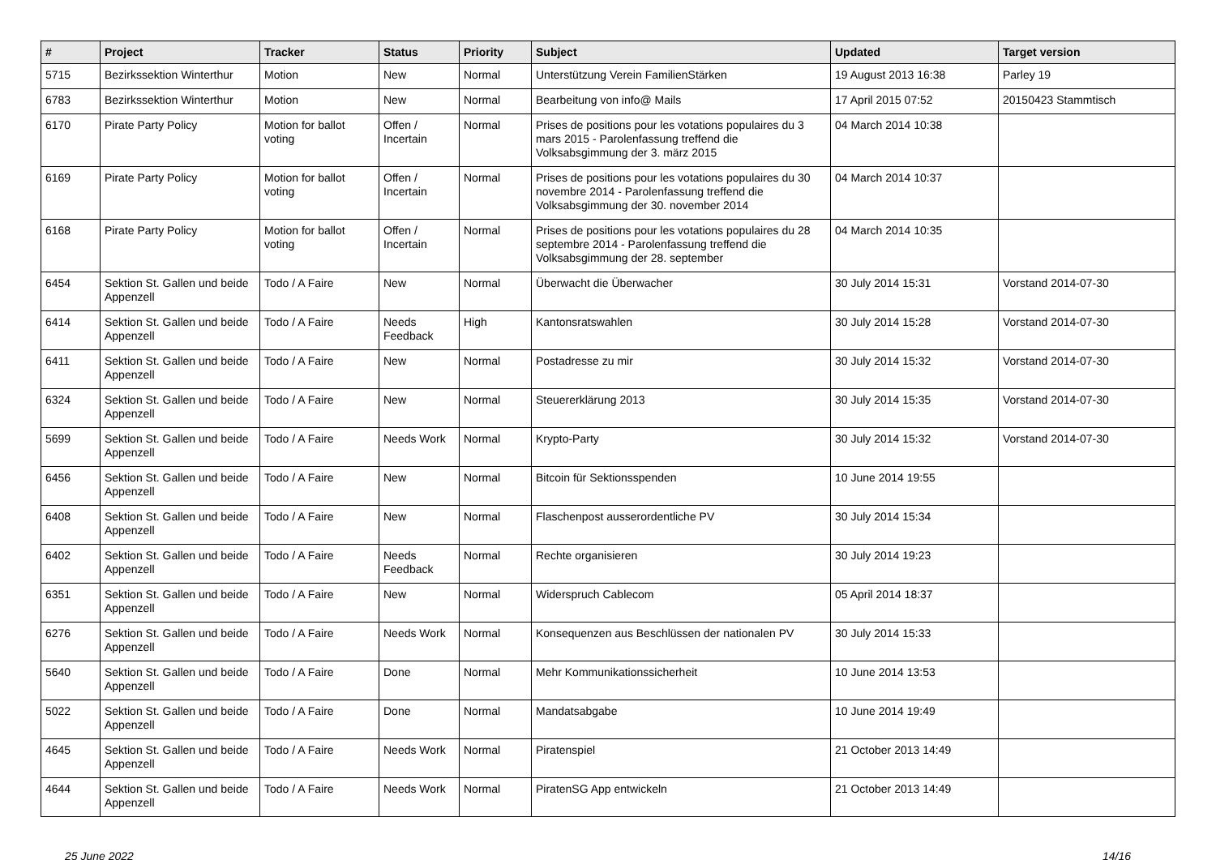| # | Project | Tracker | Status | Priority | Subject | Updated | Target version |
| --- | --- | --- | --- | --- | --- | --- | --- |
| 5715 | Bezirkssektion Winterthur | Motion | New | Normal | Unterstützung Verein FamilienStärken | 19 August 2013 16:38 | Parley 19 |
| 6783 | Bezirkssektion Winterthur | Motion | New | Normal | Bearbeitung von info@ Mails | 17 April 2015 07:52 | 20150423 Stammtisch |
| 6170 | Pirate Party Policy | Motion for ballot voting | Offen / Incertain | Normal | Prises de positions pour les votations populaires du 3 mars 2015 - Parolenfassung treffend die Volksabsgimmung der 3. märz 2015 | 04 March 2014 10:38 | |
| 6169 | Pirate Party Policy | Motion for ballot voting | Offen / Incertain | Normal | Prises de positions pour les votations populaires du 30 novembre 2014 - Parolenfassung treffend die Volksabsgimmung der 30. november 2014 | 04 March 2014 10:37 | |
| 6168 | Pirate Party Policy | Motion for ballot voting | Offen / Incertain | Normal | Prises de positions pour les votations populaires du 28 septembre 2014 - Parolenfassung treffend die Volksabsgimmung der 28. september | 04 March 2014 10:35 | |
| 6454 | Sektion St. Gallen und beide Appenzell | Todo / A Faire | New | Normal | Überwacht die Überwacher | 30 July 2014 15:31 | Vorstand 2014-07-30 |
| 6414 | Sektion St. Gallen und beide Appenzell | Todo / A Faire | Needs Feedback | High | Kantonsratswahlen | 30 July 2014 15:28 | Vorstand 2014-07-30 |
| 6411 | Sektion St. Gallen und beide Appenzell | Todo / A Faire | New | Normal | Postadresse zu mir | 30 July 2014 15:32 | Vorstand 2014-07-30 |
| 6324 | Sektion St. Gallen und beide Appenzell | Todo / A Faire | New | Normal | Steuererklärung 2013 | 30 July 2014 15:35 | Vorstand 2014-07-30 |
| 5699 | Sektion St. Gallen und beide Appenzell | Todo / A Faire | Needs Work | Normal | Krypto-Party | 30 July 2014 15:32 | Vorstand 2014-07-30 |
| 6456 | Sektion St. Gallen und beide Appenzell | Todo / A Faire | New | Normal | Bitcoin für Sektionsspenden | 10 June 2014 19:55 | |
| 6408 | Sektion St. Gallen und beide Appenzell | Todo / A Faire | New | Normal | Flaschenpost ausserordentliche PV | 30 July 2014 15:34 | |
| 6402 | Sektion St. Gallen und beide Appenzell | Todo / A Faire | Needs Feedback | Normal | Rechte organisieren | 30 July 2014 19:23 | |
| 6351 | Sektion St. Gallen und beide Appenzell | Todo / A Faire | New | Normal | Widerspruch Cablecom | 05 April 2014 18:37 | |
| 6276 | Sektion St. Gallen und beide Appenzell | Todo / A Faire | Needs Work | Normal | Konsequenzen aus Beschlüssen der nationalen PV | 30 July 2014 15:33 | |
| 5640 | Sektion St. Gallen und beide Appenzell | Todo / A Faire | Done | Normal | Mehr Kommunikationssicherheit | 10 June 2014 13:53 | |
| 5022 | Sektion St. Gallen und beide Appenzell | Todo / A Faire | Done | Normal | Mandatsabgabe | 10 June 2014 19:49 | |
| 4645 | Sektion St. Gallen und beide Appenzell | Todo / A Faire | Needs Work | Normal | Piratenspiel | 21 October 2013 14:49 | |
| 4644 | Sektion St. Gallen und beide Appenzell | Todo / A Faire | Needs Work | Normal | PiratenSG App entwickeln | 21 October 2013 14:49 | |
25 June 2022 14/16